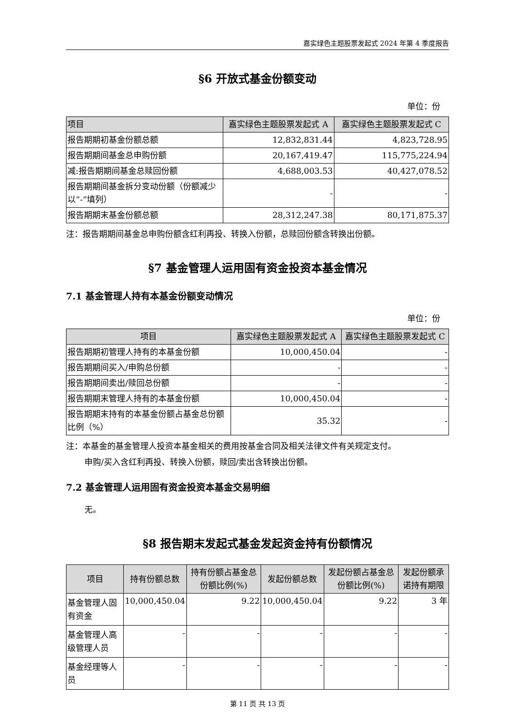嘉实绿色主题股票发起式 2024 年第 4 季度报告
§6 开放式基金份额变动
单位：份
| 项目 | 嘉实绿色主题股票发起式 A | 嘉实绿色主题股票发起式 C |
| --- | --- | --- |
| 报告期期初基金份额总额 | 12,832,831.44 | 4,823,728.95 |
| 报告期期间基金总申购份额 | 20,167,419.47 | 115,775,224.94 |
| 减:报告期期间基金总赎回份额 | 4,688,003.53 | 40,427,078.52 |
| 报告期期间基金拆分变动份额（份额减少以“-”填列） | - | - |
| 报告期期末基金份额总额 | 28,312,247.38 | 80,171,875.37 |
注：报告期期间基金总申购份额含红利再投、转换入份额，总赎回份额含转换出份额。
§7 基金管理人运用固有资金投资本基金情况
7.1 基金管理人持有本基金份额变动情况
单位：份
| 项目 | 嘉实绿色主题股票发起式 A | 嘉实绿色主题股票发起式 C |
| --- | --- | --- |
| 报告期期初管理人持有的本基金份额 | 10,000,450.04 | - |
| 报告期期间买入/申购总份额 | - | - |
| 报告期期间卖出/赎回总份额 | - | - |
| 报告期期末管理人持有的本基金份额 | 10,000,450.04 | - |
| 报告期期末持有的本基金份额占基金总份额比例（%） | 35.32 | - |
注：本基金的基金管理人投资本基金相关的费用按基金合同及相关法律文件有关规定支付。
申购/买入含红利再投、转换入份额，赎回/卖出含转换出份额。
7.2 基金管理人运用固有资金投资本基金交易明细
无。
§8 报告期末发起式基金发起资金持有份额情况
| 项目 | 持有份额总数 | 持有份额占基金总份额比例(%) | 发起份额总数 | 发起份额占基金总份额比例(%) | 发起份额承诺持有期限 |
| --- | --- | --- | --- | --- | --- |
| 基金管理人固有资金 | 10,000,450.04 | 9.22 | 10,000,450.04 | 9.22 | 3 年 |
| 基金管理人高级管理人员 | - | - | - | - | - |
| 基金经理等人员 | - | - | - | - | - |
第 11 页 共 13 页